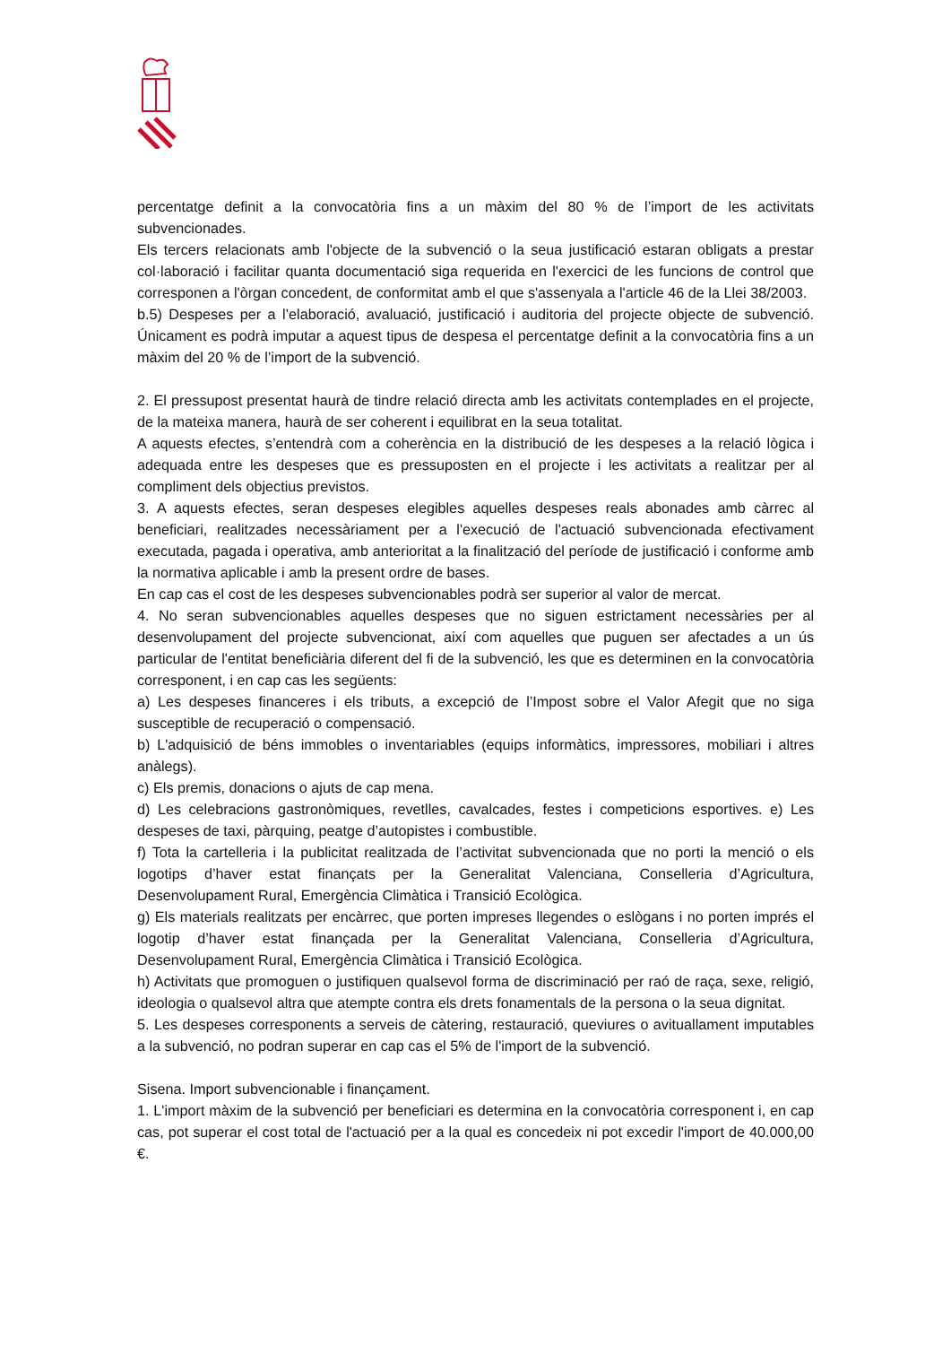percentatge definit a la convocatòria fins a un màxim del 80 % de l’import de les activitats subvencionades.
Els tercers relacionats amb l'objecte de la subvenció o la seua justificació estaran obligats a prestar col·laboració i facilitar quanta documentació siga requerida en l'exercici de les funcions de control que corresponen a l'òrgan concedent, de conformitat amb el que s'assenyala a l'article 46 de la Llei 38/2003.
b.5) Despeses per a l’elaboració, avaluació, justificació i auditoria del projecte objecte de subvenció. Únicament es podrà imputar a aquest tipus de despesa el percentatge definit a la convocatòria fins a un màxim del 20 % de l’import de la subvenció.
2. El pressupost presentat haurà de tindre relació directa amb les activitats contemplades en el projecte, de la mateixa manera, haurà de ser coherent i equilibrat en la seua totalitat.
A aquests efectes, s’entendrà com a coherència en la distribució de les despeses a la relació lògica i adequada entre les despeses que es pressuposten en el projecte i les activitats a realitzar per al compliment dels objectius previstos.
3. A aquests efectes, seran despeses elegibles aquelles despeses reals abonades amb càrrec al beneficiari, realitzades necessàriament per a l'execució de l'actuació subvencionada efectivament executada, pagada i operativa, amb anterioritat a la finalització del període de justificació i conforme amb la normativa aplicable i amb la present ordre de bases.
En cap cas el cost de les despeses subvencionables podrà ser superior al valor de mercat.
4. No seran subvencionables aquelles despeses que no siguen estrictament necessàries per al desenvolupament del projecte subvencionat, així com aquelles que puguen ser afectades a un ús particular de l'entitat beneficiària diferent del fi de la subvenció, les que es determinen en la convocatòria corresponent, i en cap cas les següents:
a) Les despeses financeres i els tributs, a excepció de l’Impost sobre el Valor Afegit que no siga susceptible de recuperació o compensació.
b) L'adquisició de béns immobles o inventariables (equips informàtics, impressores, mobiliari i altres anàlegs).
c) Els premis, donacions o ajuts de cap mena.
d) Les celebracions gastronòmiques, revetlles, cavalcades, festes i competicions esportives. e) Les despeses de taxi, pàrquing, peatge d’autopistes i combustible.
f) Tota la cartelleria i la publicitat realitzada de l’activitat subvencionada que no porti la menció o els logotips d’haver estat finançats per la Generalitat Valenciana, Conselleria d’Agricultura, Desenvolupament Rural, Emergència Climàtica i Transició Ecològica.
g) Els materials realitzats per encàrrec, que porten impreses llegendes o eslògans i no porten imprés el logotip d’haver estat finançada per la Generalitat Valenciana, Conselleria d’Agricultura, Desenvolupament Rural, Emergència Climàtica i Transició Ecològica.
h) Activitats que promoguen o justifiquen qualsevol forma de discriminació per raó de raça, sexe, religió, ideologia o qualsevol altra que atempte contra els drets fonamentals de la persona o la seua dignitat.
5. Les despeses corresponents a serveis de càtering, restauració, queviures o avituallament imputables a la subvenció, no podran superar en cap cas el 5% de l'import de la subvenció.
Sisena. Import subvencionable i finançament.
1. L'import màxim de la subvenció per beneficiari es determina en la convocatòria corresponent i, en cap cas, pot superar el cost total de l'actuació per a la qual es concedeix ni pot excedir l'import de 40.000,00 €.